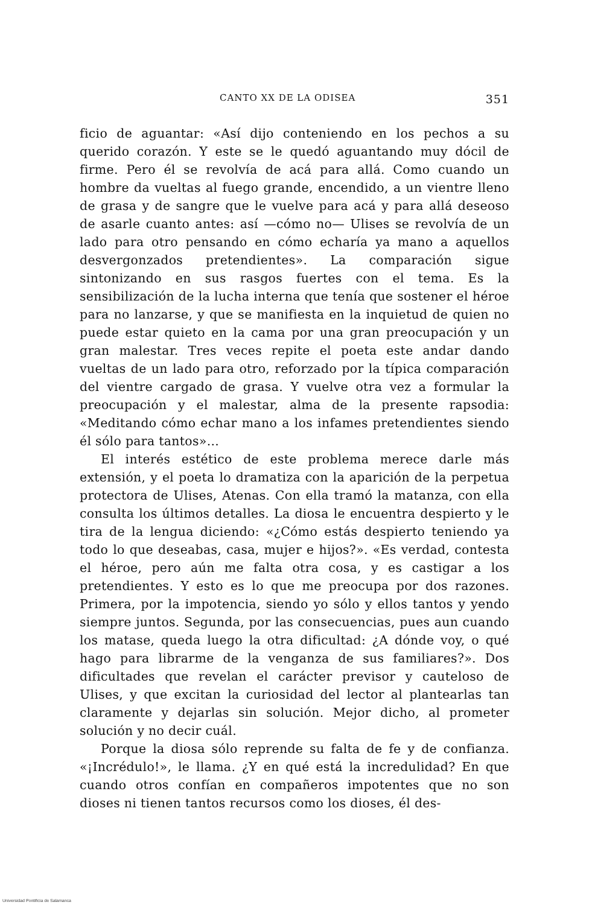CANTO XX DE LA ODISEA 351
ficio de aguantar: «Así dijo conteniendo en los pechos a su querido corazón. Y este se le quedó aguantando muy dócil de firme. Pero él se revolvía de acá para allá. Como cuando un hombre da vueltas al fuego grande, encendido, a un vientre lleno de grasa y de sangre que le vuelve para acá y para allá deseoso de asarle cuanto antes: así —cómo no— Ulises se revolvía de un lado para otro pensando en cómo echaría ya mano a aquellos desvergonzados pretendientes». La comparación sigue sintonizando en sus rasgos fuertes con el tema. Es la sensibilización de la lucha interna que tenía que sostener el héroe para no lanzarse, y que se manifiesta en la inquietud de quien no puede estar quieto en la cama por una gran preocupación y un gran malestar. Tres veces repite el poeta este andar dando vueltas de un lado para otro, reforzado por la típica comparación del vientre cargado de grasa. Y vuelve otra vez a formular la preocupación y el malestar, alma de la presente rapsodia: «Meditando cómo echar mano a los infames pretendientes siendo él sólo para tantos»...
El interés estético de este problema merece darle más extensión, y el poeta lo dramatiza con la aparición de la perpetua protectora de Ulises, Atenas. Con ella tramó la matanza, con ella consulta los últimos detalles. La diosa le encuentra despierto y le tira de la lengua diciendo: «¿Cómo estás despierto teniendo ya todo lo que deseabas, casa, mujer e hijos?». «Es verdad, contesta el héroe, pero aún me falta otra cosa, y es castigar a los pretendientes. Y esto es lo que me preocupa por dos razones. Primera, por la impotencia, siendo yo sólo y ellos tantos y yendo siempre juntos. Segunda, por las consecuencias, pues aun cuando los matase, queda luego la otra dificultad: ¿A dónde voy, o qué hago para librarme de la venganza de sus familiares?». Dos dificultades que revelan el carácter previsor y cauteloso de Ulises, y que excitan la curiosidad del lector al plantearlas tan claramente y dejarlas sin solución. Mejor dicho, al prometer solución y no decir cuál.
Porque la diosa sólo reprende su falta de fe y de confianza. «¡Incrédulo!», le llama. ¿Y en qué está la incredulidad? En que cuando otros confían en compañeros impotentes que no son dioses ni tienen tantos recursos como los dioses, él des-
Universidad Pontificia de Salamanca